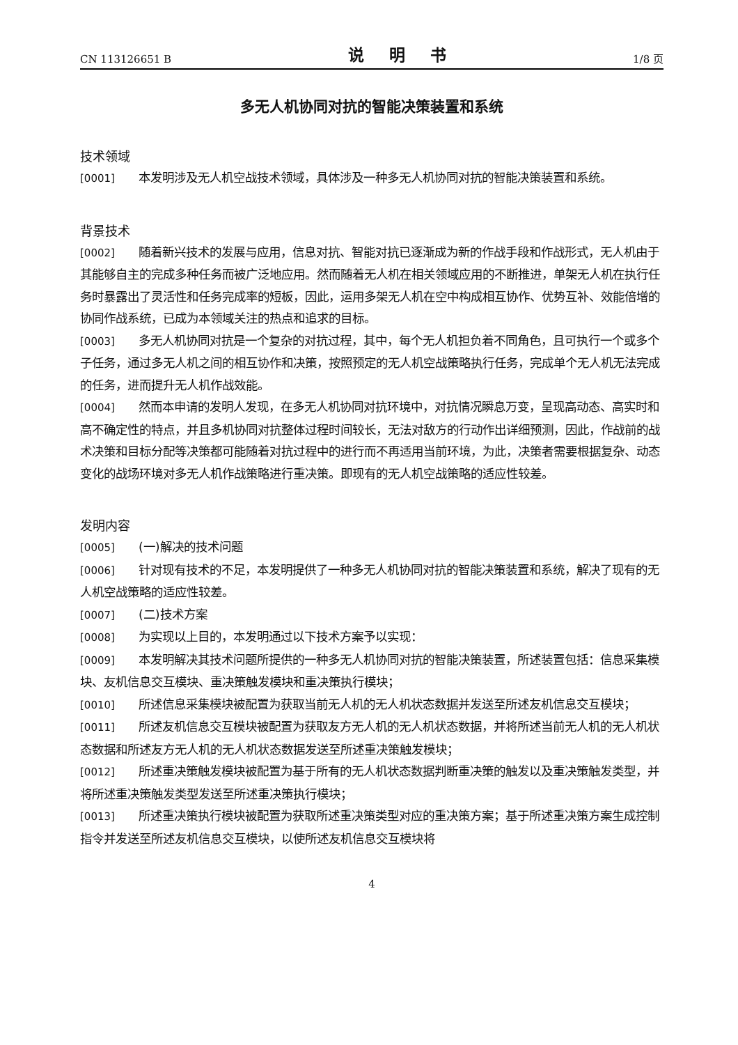CN 113126651 B 说 明 书 1/8 页
多无人机协同对抗的智能决策装置和系统
技术领域
[0001] 本发明涉及无人机空战技术领域，具体涉及一种多无人机协同对抗的智能决策装置和系统。
背景技术
[0002] 随着新兴技术的发展与应用，信息对抗、智能对抗已逐渐成为新的作战手段和作战形式，无人机由于其能够自主的完成多种任务而被广泛地应用。然而随着无人机在相关领域应用的不断推进，单架无人机在执行任务时暴露出了灵活性和任务完成率的短板，因此，运用多架无人机在空中构成相互协作、优势互补、效能倍增的协同作战系统，已成为本领域关注的热点和追求的目标。
[0003] 多无人机协同对抗是一个复杂的对抗过程，其中，每个无人机担负着不同角色，且可执行一个或多个子任务，通过多无人机之间的相互协作和决策，按照预定的无人机空战策略执行任务，完成单个无人机无法完成的任务，进而提升无人机作战效能。
[0004] 然而本申请的发明人发现，在多无人机协同对抗环境中，对抗情况瞬息万变，呈现高动态、高实时和高不确定性的特点，并且多机协同对抗整体过程时间较长，无法对敌方的行动作出详细预测，因此，作战前的战术决策和目标分配等决策都可能随着对抗过程中的进行而不再适用当前环境，为此，决策者需要根据复杂、动态变化的战场环境对多无人机作战策略进行重决策。即现有的无人机空战策略的适应性较差。
发明内容
[0005] (一)解决的技术问题
[0006] 针对现有技术的不足，本发明提供了一种多无人机协同对抗的智能决策装置和系统，解决了现有的无人机空战策略的适应性较差。
[0007] (二)技术方案
[0008] 为实现以上目的，本发明通过以下技术方案予以实现：
[0009] 本发明解决其技术问题所提供的一种多无人机协同对抗的智能决策装置，所述装置包括：信息采集模块、友机信息交互模块、重决策触发模块和重决策执行模块；
[0010] 所述信息采集模块被配置为获取当前无人机的无人机状态数据并发送至所述友机信息交互模块；
[0011] 所述友机信息交互模块被配置为获取友方无人机的无人机状态数据，并将所述当前无人机的无人机状态数据和所述友方无人机的无人机状态数据发送至所述重决策触发模块；
[0012] 所述重决策触发模块被配置为基于所有的无人机状态数据判断重决策的触发以及重决策触发类型，并将所述重决策触发类型发送至所述重决策执行模块；
[0013] 所述重决策执行模块被配置为获取所述重决策类型对应的重决策方案；基于所述重决策方案生成控制指令并发送至所述友机信息交互模块，以使所述友机信息交互模块将
4